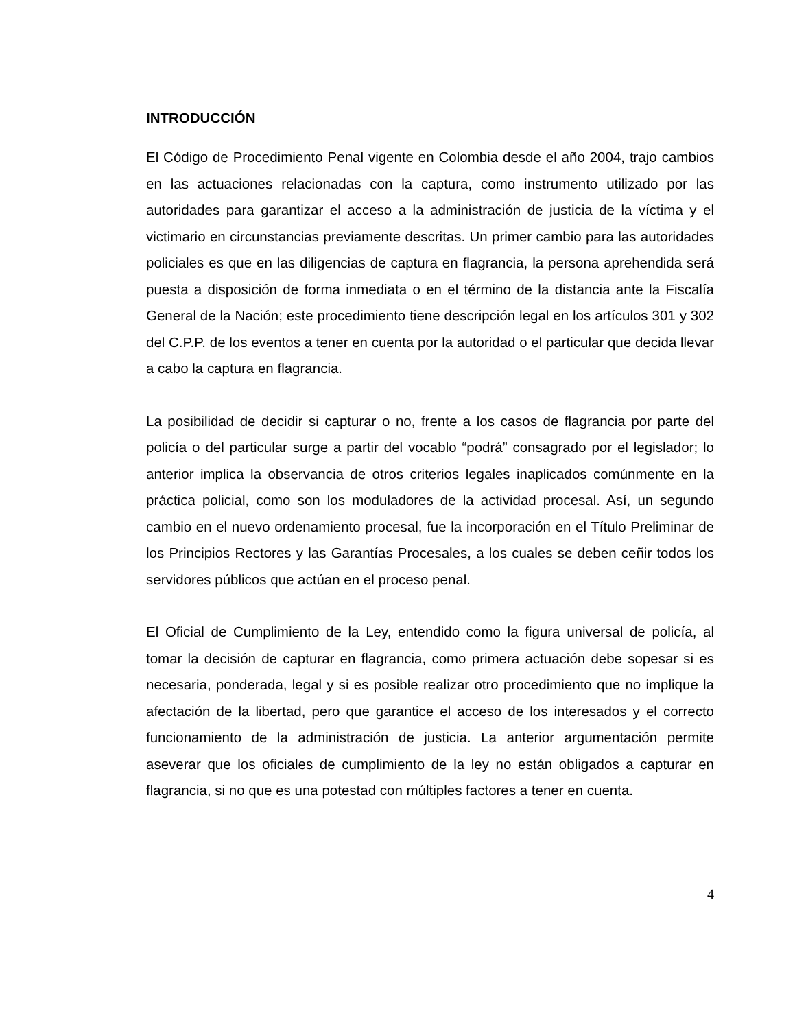INTRODUCCIÓN
El Código de Procedimiento Penal vigente en Colombia desde el año 2004, trajo cambios en las actuaciones relacionadas con la captura, como instrumento utilizado por las autoridades para garantizar el acceso a la administración de justicia de la víctima y el victimario en circunstancias previamente descritas. Un primer cambio para las autoridades policiales es que en las diligencias de captura en flagrancia, la persona aprehendida será puesta a disposición de forma inmediata o en el término de la distancia ante la Fiscalía General de la Nación; este procedimiento tiene descripción legal en los artículos 301 y 302 del C.P.P. de los eventos a tener en cuenta por la autoridad o el particular que decida llevar a cabo la captura en flagrancia.
La posibilidad de decidir si capturar o no, frente a los casos de flagrancia por parte del policía o del particular surge a partir del vocablo “podrá” consagrado por el legislador; lo anterior implica la observancia de otros criterios legales inaplicados comúnmente en la práctica policial, como son los moduladores de la actividad procesal. Así, un segundo cambio en el nuevo ordenamiento procesal, fue la incorporación en el Título Preliminar de los Principios Rectores y las Garantías Procesales, a los cuales se deben ceñir todos los servidores públicos que actúan en el proceso penal.
El Oficial de Cumplimiento de la Ley, entendido como la figura universal de policía, al tomar la decisión de capturar en flagrancia, como primera actuación debe sopesar si es necesaria, ponderada, legal y si es posible realizar otro procedimiento que no implique la afectación de la libertad, pero que garantice el acceso de los interesados y el correcto funcionamiento de la administración de justicia. La anterior argumentación permite aseverar que los oficiales de cumplimiento de la ley no están obligados a capturar en flagrancia, si no que es una potestad con múltiples factores a tener en cuenta.
4